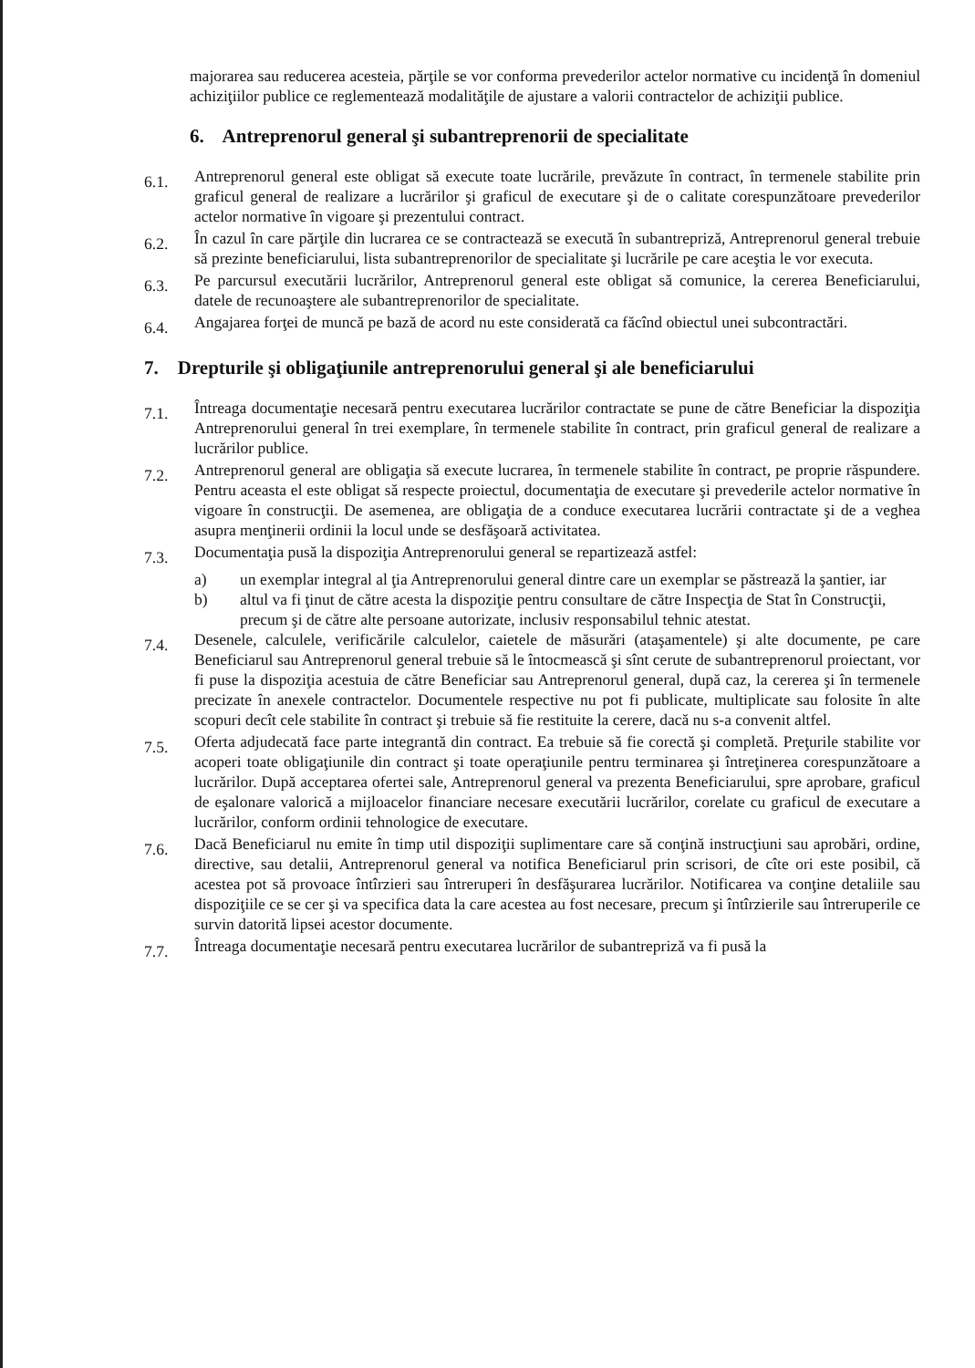majorarea sau reducerea acesteia, părţile se vor conforma prevederilor actelor normative cu incidenţă în domeniul achiziţiilor publice ce reglementează modalităţile de ajustare a valorii contractelor de achiziţii publice.
6. Antreprenorul general şi subantreprenorii de specialitate
6.1.
Antreprenorul general este obligat să execute toate lucrările, prevăzute în contract, în termenele stabilite prin graficul general de realizare a lucrărilor şi graficul de executare şi de o calitate corespunzătoare prevederilor actelor normative în vigoare şi prezentului contract.
6.2.
În cazul în care părţile din lucrarea ce se contractează se execută în subantrepriză, Antreprenorul general trebuie să prezinte beneficiarului, lista subantreprenorilor de specialitate şi lucrările pe care aceştia le vor executa.
6.3.
Pe parcursul executării lucrărilor, Antreprenorul general este obligat să comunice, la cererea Beneficiarului, datele de recunoaştere ale subantreprenorilor de specialitate.
6.4.
Angajarea forţei de muncă pe bază de acord nu este considerată ca făcînd obiectul unei subcontractări.
7. Drepturile şi obligaţiunile antreprenorului general şi ale beneficiarului
7.1.
Întreaga documentaţie necesară pentru executarea lucrărilor contractate se pune de către Beneficiar la dispoziţia Antreprenorului general în trei exemplare, în termenele stabilite în contract, prin graficul general de realizare a lucrărilor publice.
7.2.
Antreprenorul general are obligaţia să execute lucrarea, în termenele stabilite în contract, pe proprie răspundere. Pentru aceasta el este obligat să respecte proiectul, documentaţia de executare şi prevederile actelor normative în vigoare în construcţii. De asemenea, are obligaţia de a conduce executarea lucrării contractate şi de a veghea asupra menţinerii ordinii la locul unde se desfăşoară activitatea.
7.3.
Documentaţia pusă la dispoziţia Antreprenorului general se repartizează astfel:
a) un exemplar integral al ţia Antreprenorului general dintre care un exemplar se păstrează la şantier, iar
b) altul va fi ţinut de către acesta la dispoziţie pentru consultare de către Inspecţia de Stat în Construcţii, precum şi de către alte persoane autorizate, inclusiv responsabilul tehnic atestat.
7.4.
Desenele, calculele, verificările calculelor, caietele de măsurări (ataşamentele) şi alte documente, pe care Beneficiarul sau Antreprenorul general trebuie să le întocmească şi sînt cerute de subantreprenorul proiectant, vor fi puse la dispoziţia acestuia de către Beneficiar sau Antreprenorul general, după caz, la cererea şi în termenele precizate în anexele contractelor. Documentele respective nu pot fi publicate, multiplicate sau folosite în alte scopuri decît cele stabilite în contract şi trebuie să fie restituite la cerere, dacă nu s-a convenit altfel.
7.5.
Oferta adjudecată face parte integrantă din contract. Ea trebuie să fie corectă şi completă. Preţurile stabilite vor acoperi toate obligaţiunile din contract şi toate operaţiunile pentru terminarea şi întreţinerea corespunzătoare a lucrărilor. După acceptarea ofertei sale, Antreprenorul general va prezenta Beneficiarului, spre aprobare, graficul de eşalonare valorică a mijloacelor financiare necesare executării lucrărilor, corelate cu graficul de executare a lucrărilor, conform ordinii tehnologice de executare.
7.6.
Dacă Beneficiarul nu emite în timp util dispoziţii suplimentare care să conţină instrucţiuni sau aprobări, ordine, directive, sau detalii, Antreprenorul general va notifica Beneficiarul prin scrisori, de cîte ori este posibil, că acestea pot să provoace întîrzieri sau întreruperi în desfăşurarea lucrărilor. Notificarea va conţine detaliile sau dispoziţiile ce se cer şi va specifica data la care acestea au fost necesare, precum şi întîrzierile sau întreruperile ce survin datorită lipsei acestor documente.
7.7.
Întreaga documentaţie necesară pentru executarea lucrărilor de subantrepriză va fi pusă la